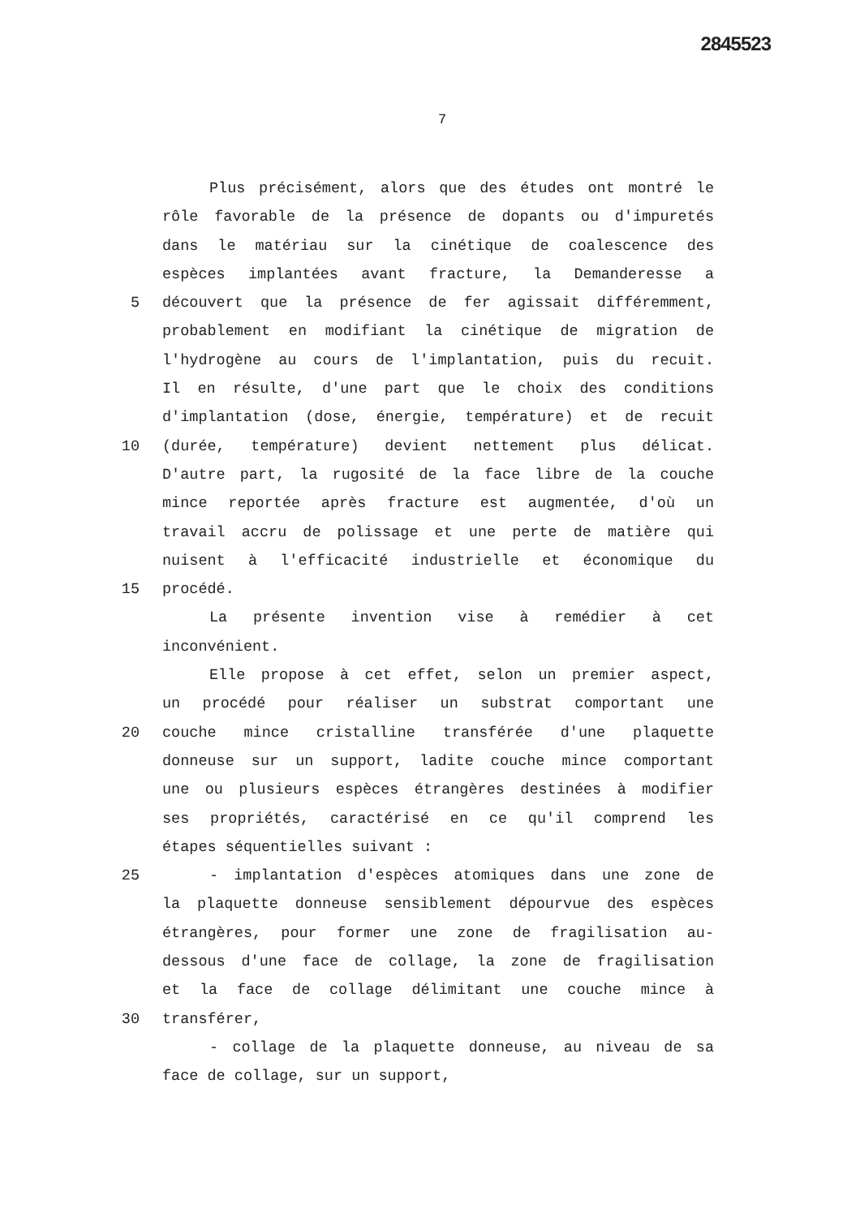2845523
7
Plus précisément, alors que des études ont montré le
rôle favorable de la présence de dopants ou d'impuretés
dans le matériau sur la cinétique de coalescence des
espèces implantées avant fracture, la Demanderesse a
5 découvert que la présence de fer agissait différemment,
probablement en modifiant la cinétique de migration de
l'hydrogène au cours de l'implantation, puis du recuit.
Il en résulte, d'une part que le choix des conditions
d'implantation (dose, énergie, température) et de recuit
10 (durée, température) devient nettement plus délicat.
D'autre part, la rugosité de la face libre de la couche
mince reportée après fracture est augmentée, d'où un
travail accru de polissage et une perte de matière qui
nuisent à l'efficacité industrielle et économique du
15 procédé.
La présente invention vise à remédier à cet
inconvénient.
Elle propose à cet effet, selon un premier aspect,
un procédé pour réaliser un substrat comportant une
20 couche mince cristalline transférée d'une plaquette
donneuse sur un support, ladite couche mince comportant
une ou plusieurs espèces étrangères destinées à modifier
ses propriétés, caractérisé en ce qu'il comprend les
étapes séquentielles suivant :
25 - implantation d'espèces atomiques dans une zone de
la plaquette donneuse sensiblement dépourvue des espèces
étrangères, pour former une zone de fragilisation au-
dessous d'une face de collage, la zone de fragilisation
et la face de collage délimitant une couche mince à
30 transférer,
- collage de la plaquette donneuse, au niveau de sa
face de collage, sur un support,